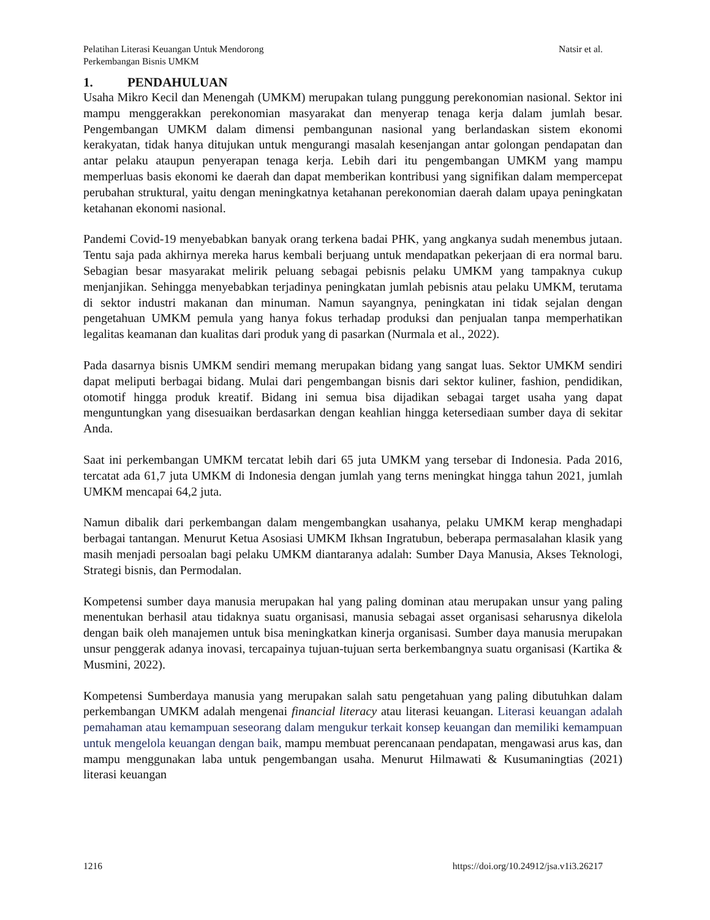Pelatihan Literasi Keuangan Untuk Mendorong
Perkembangan Bisnis UMKM
Natsir et al.
1. PENDAHULUAN
Usaha Mikro Kecil dan Menengah (UMKM) merupakan tulang punggung perekonomian nasional. Sektor ini mampu menggerakkan perekonomian masyarakat dan menyerap tenaga kerja dalam jumlah besar. Pengembangan UMKM dalam dimensi pembangunan nasional yang berlandaskan sistem ekonomi kerakyatan, tidak hanya ditujukan untuk mengurangi masalah kesenjangan antar golongan pendapatan dan antar pelaku ataupun penyerapan tenaga kerja. Lebih dari itu pengembangan UMKM yang mampu memperluas basis ekonomi ke daerah dan dapat memberikan kontribusi yang signifikan dalam mempercepat perubahan struktural, yaitu dengan meningkatnya ketahanan perekonomian daerah dalam upaya peningkatan ketahanan ekonomi nasional.
Pandemi Covid-19 menyebabkan banyak orang terkena badai PHK, yang angkanya sudah menembus jutaan. Tentu saja pada akhirnya mereka harus kembali berjuang untuk mendapatkan pekerjaan di era normal baru. Sebagian besar masyarakat melirik peluang sebagai pebisnis pelaku UMKM yang tampaknya cukup menjanjikan. Sehingga menyebabkan terjadinya peningkatan jumlah pebisnis atau pelaku UMKM, terutama di sektor industri makanan dan minuman. Namun sayangnya, peningkatan ini tidak sejalan dengan pengetahuan UMKM pemula yang hanya fokus terhadap produksi dan penjualan tanpa memperhatikan legalitas keamanan dan kualitas dari produk yang di pasarkan (Nurmala et al., 2022).
Pada dasarnya bisnis UMKM sendiri memang merupakan bidang yang sangat luas. Sektor UMKM sendiri dapat meliputi berbagai bidang. Mulai dari pengembangan bisnis dari sektor kuliner, fashion, pendidikan, otomotif hingga produk kreatif. Bidang ini semua bisa dijadikan sebagai target usaha yang dapat menguntungkan yang disesuaikan berdasarkan dengan keahlian hingga ketersediaan sumber daya di sekitar Anda.
Saat ini perkembangan UMKM tercatat lebih dari 65 juta UMKM yang tersebar di Indonesia. Pada 2016, tercatat ada 61,7 juta UMKM di Indonesia dengan jumlah yang terns meningkat hingga tahun 2021, jumlah UMKM mencapai 64,2 juta.
Namun dibalik dari perkembangan dalam mengembangkan usahanya, pelaku UMKM kerap menghadapi berbagai tantangan. Menurut Ketua Asosiasi UMKM Ikhsan Ingratubun, beberapa permasalahan klasik yang masih menjadi persoalan bagi pelaku UMKM diantaranya adalah: Sumber Daya Manusia, Akses Teknologi, Strategi bisnis, dan Permodalan.
Kompetensi sumber daya manusia merupakan hal yang paling dominan atau merupakan unsur yang paling menentukan berhasil atau tidaknya suatu organisasi, manusia sebagai asset organisasi seharusnya dikelola dengan baik oleh manajemen untuk bisa meningkatkan kinerja organisasi. Sumber daya manusia merupakan unsur penggerak adanya inovasi, tercapainya tujuan-tujuan serta berkembangnya suatu organisasi (Kartika & Musmini, 2022).
Kompetensi Sumberdaya manusia yang merupakan salah satu pengetahuan yang paling dibutuhkan dalam perkembangan UMKM adalah mengenai financial literacy atau literasi keuangan. Literasi keuangan adalah pemahaman atau kemampuan seseorang dalam mengukur terkait konsep keuangan dan memiliki kemampuan untuk mengelola keuangan dengan baik, mampu membuat perencanaan pendapatan, mengawasi arus kas, dan mampu menggunakan laba untuk pengembangan usaha. Menurut Hilmawati & Kusumaningtias (2021) literasi keuangan
1216 https://doi.org/10.24912/jsa.v1i3.26217